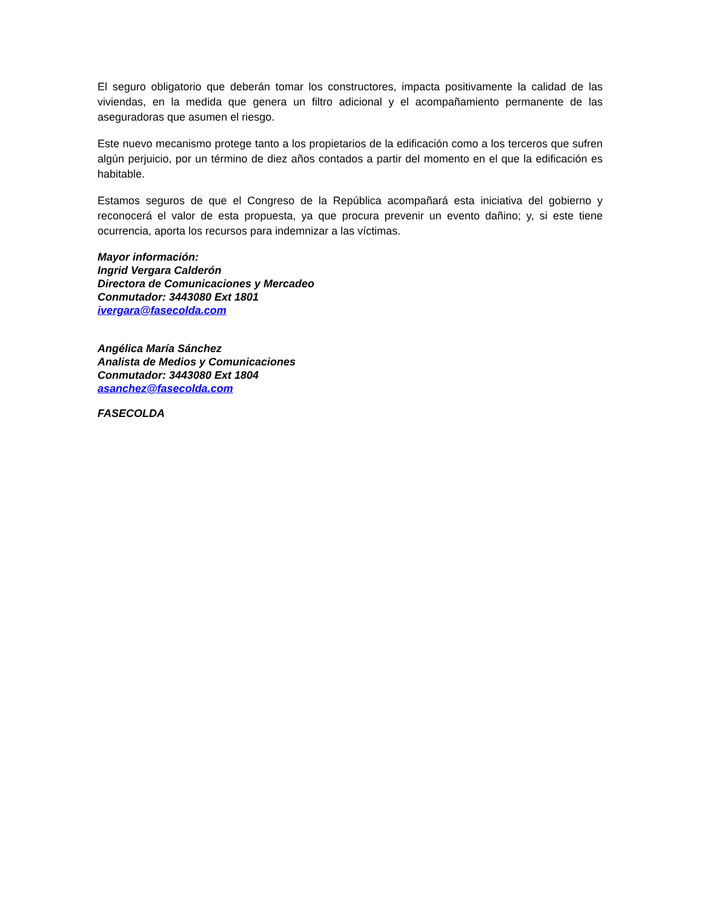El seguro obligatorio que deberán tomar los constructores, impacta positivamente la calidad de las viviendas, en la medida que genera un filtro adicional y el acompañamiento permanente de las aseguradoras que asumen el riesgo.
Este nuevo mecanismo protege tanto a los propietarios de la edificación como a los terceros que sufren algún perjuicio, por un término de diez años contados a partir del momento en el que la edificación es habitable.
Estamos seguros de que el Congreso de la República acompañará esta iniciativa del gobierno y reconocerá el valor de esta propuesta, ya que procura prevenir un evento dañino; y, si este tiene ocurrencia, aporta los recursos para indemnizar a las víctimas.
Mayor información:
Ingrid Vergara Calderón
Directora de Comunicaciones y Mercadeo
Conmutador: 3443080 Ext 1801
ivergara@fasecolda.com
Angélica María Sánchez
Analista de Medios y Comunicaciones
Conmutador: 3443080 Ext 1804
asanchez@fasecolda.com
FASECOLDA